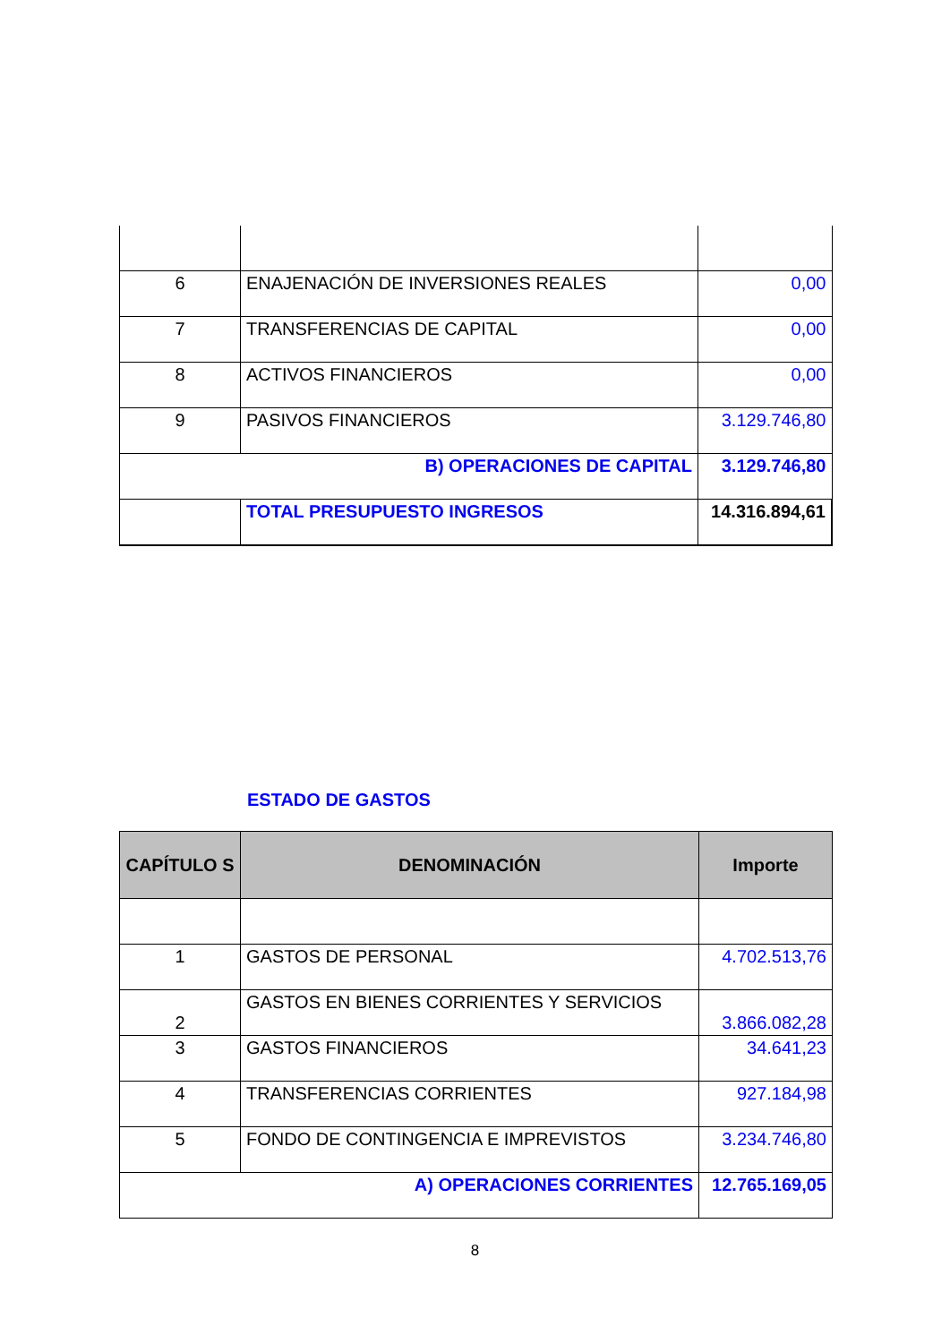| 6 | ENAJENACIÓN DE INVERSIONES REALES | 0,00 |
| 7 | TRANSFERENCIAS DE CAPITAL | 0,00 |
| 8 | ACTIVOS FINANCIEROS | 0,00 |
| 9 | PASIVOS FINANCIEROS | 3.129.746,80 |
| B) OPERACIONES DE CAPITAL | | 3.129.746,80 |
| | TOTAL PRESUPUESTO INGRESOS | 14.316.894,61 |
ESTADO DE GASTOS
| CAPÍTULO S | DENOMINACIÓN | Importe |
| --- | --- | --- |
| 1 | GASTOS DE PERSONAL | 4.702.513,76 |
| 2 | GASTOS EN BIENES CORRIENTES Y SERVICIOS | 3.866.082,28 |
| 3 | GASTOS FINANCIEROS | 34.641,23 |
| 4 | TRANSFERENCIAS CORRIENTES | 927.184,98 |
| 5 | FONDO DE CONTINGENCIA E IMPREVISTOS | 3.234.746,80 |
| A) OPERACIONES CORRIENTES | | 12.765.169,05 |
8